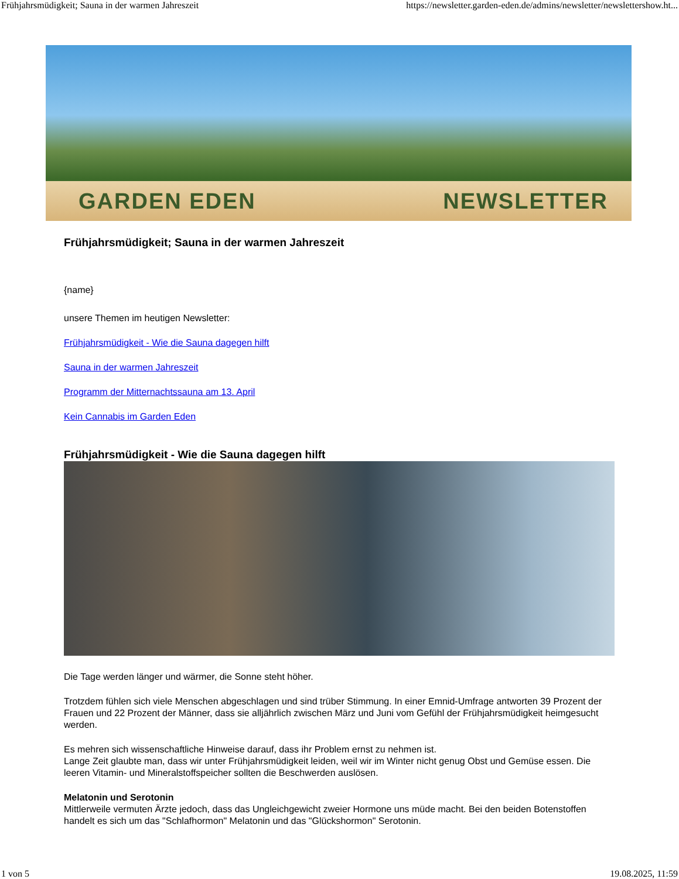Frühjahrsmüdigkeit; Sauna in der warmen Jahreszeit https://newsletter.garden-eden.de/admins/newsletter/newslettershow.ht...
GARDEN EDEN NEWSLETTER
Frühjahrsmüdigkeit; Sauna in der warmen Jahreszeit
{name}
unsere Themen im heutigen Newsletter:
Frühjahrsmüdigkeit - Wie die Sauna dagegen hilft
Sauna in der warmen Jahreszeit
Programm der Mitternachtssauna am 13. April
Kein Cannabis im Garden Eden
Frühjahrsmüdigkeit - Wie die Sauna dagegen hilft
Die Tage werden länger und wärmer, die Sonne steht höher.
Trotzdem fühlen sich viele Menschen abgeschlagen und sind trüber Stimmung. In einer Emnid-Umfrage antworten 39 Prozent der Frauen und 22 Prozent der Männer, dass sie alljährlich zwischen März und Juni vom Gefühl der Frühjahrsmüdigkeit heimgesucht werden.
Es mehren sich wissenschaftliche Hinweise darauf, dass ihr Problem ernst zu nehmen ist.
Lange Zeit glaubte man, dass wir unter Frühjahrsmüdigkeit leiden, weil wir im Winter nicht genug Obst und Gemüse essen. Die leeren Vitamin- und Mineralstoffspeicher sollten die Beschwerden auslösen.
Melatonin und Serotonin
Mittlerweile vermuten Ärzte jedoch, dass das Ungleichgewicht zweier Hormone uns müde macht. Bei den beiden Botenstoffen handelt es sich um das "Schlafhormon" Melatonin und das "Glückshormon" Serotonin.
1 von 5 19.08.2025, 11:59